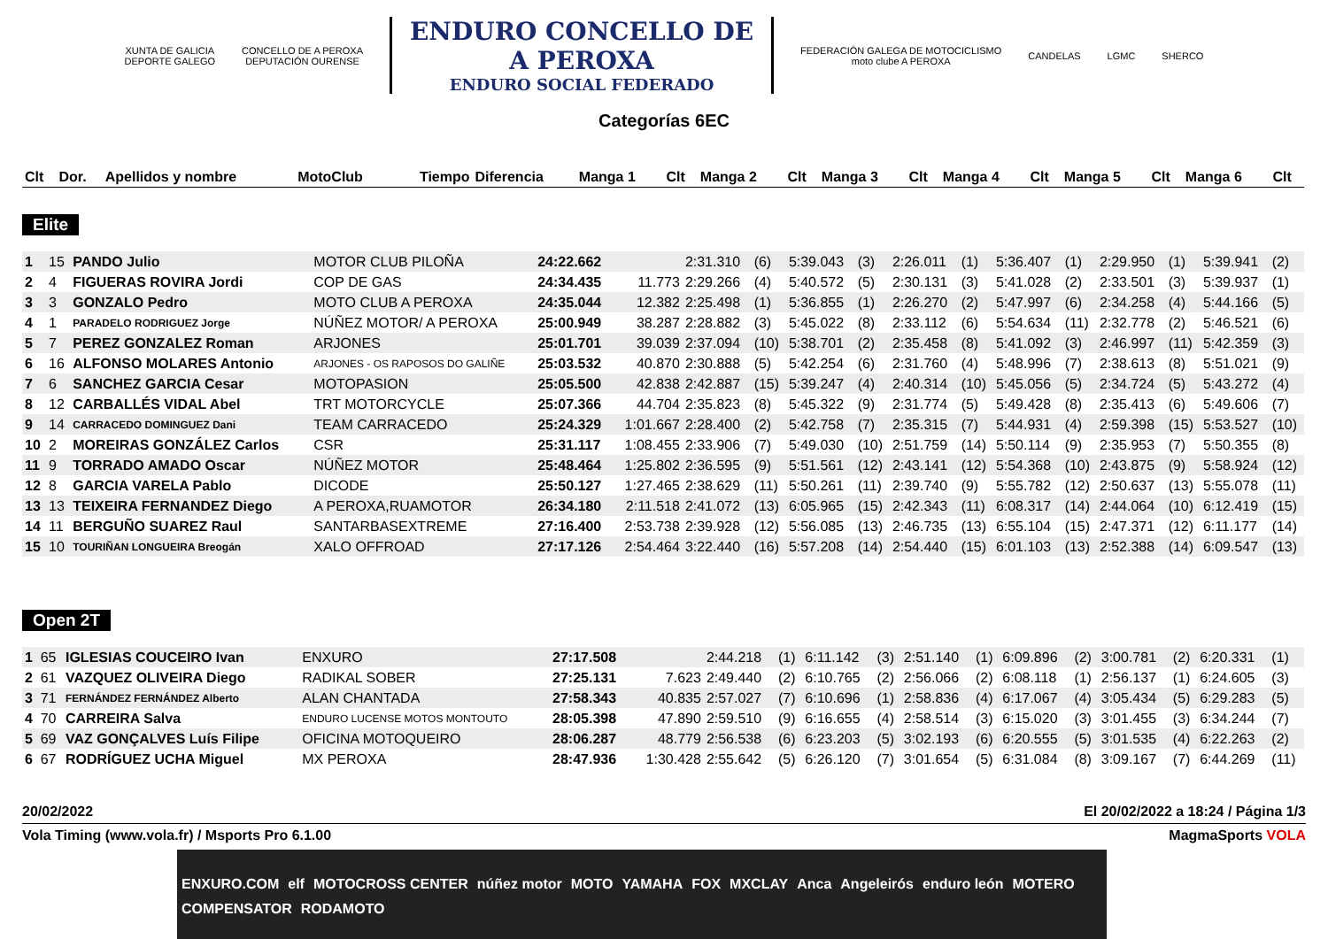XUNTA DE GALICIA
DEPORTE GALEGO
CONCELLO DE A PEROXA
DEPUTACIÓN OURENSE
ENDURO CONCELLO DE
A PEROXA
ENDURO SOCIAL FEDERADO
FEDERACIÓN GALEGA DE MOTOCICLISMO
moto clube A PEROXA
CANDELAS LGMC SHERCO
Categorías 6EC
| Clt | Dor. | Apellidos y nombre | MotoClub | Tiempo | Diferencia | Manga 1 | Clt | Manga 2 | Clt | Manga 3 | Clt | Manga 4 | Clt | Manga 5 | Clt | Manga 6 | Clt |
| --- | --- | --- | --- | --- | --- | --- | --- | --- | --- | --- | --- | --- | --- | --- | --- | --- | --- |
Elite
| 1 | 15 | PANDO Julio | MOTOR CLUB PILOÑA | 24:22.662 | | 2:31.310 | (6) | 5:39.043 | (3) | 2:26.011 | (1) | 5:36.407 | (1) | 2:29.950 | (1) | 5:39.941 | (2) |
| 2 | 4 | FIGUERAS ROVIRA Jordi | COP DE GAS | 24:34.435 | 11.773 | 2:29.266 | (4) | 5:40.572 | (5) | 2:30.131 | (3) | 5:41.028 | (2) | 2:33.501 | (3) | 5:39.937 | (1) |
| 3 | 3 | GONZALO Pedro | MOTO CLUB A PEROXA | 24:35.044 | 12.382 | 2:25.498 | (1) | 5:36.855 | (1) | 2:26.270 | (2) | 5:47.997 | (6) | 2:34.258 | (4) | 5:44.166 | (5) |
| 4 | 1 | PARADELO RODRIGUEZ Jorge | NÚÑEZ MOTOR/ A PEROXA | 25:00.949 | 38.287 | 2:28.882 | (3) | 5:45.022 | (8) | 2:33.112 | (6) | 5:54.634 | (11) | 2:32.778 | (2) | 5:46.521 | (6) |
| 5 | 7 | PEREZ GONZALEZ Roman | ARJONES | 25:01.701 | 39.039 | 2:37.094 | (10) | 5:38.701 | (2) | 2:35.458 | (8) | 5:41.092 | (3) | 2:46.997 | (11) | 5:42.359 | (3) |
| 6 | 16 | ALFONSO MOLARES Antonio | ARJONES - OS RAPOSOS DO GALIÑE | 25:03.532 | 40.870 | 2:30.888 | (5) | 5:42.254 | (6) | 2:31.760 | (4) | 5:48.996 | (7) | 2:38.613 | (8) | 5:51.021 | (9) |
| 7 | 6 | SANCHEZ GARCIA Cesar | MOTOPASION | 25:05.500 | 42.838 | 2:42.887 | (15) | 5:39.247 | (4) | 2:40.314 | (10) | 5:45.056 | (5) | 2:34.724 | (5) | 5:43.272 | (4) |
| 8 | 12 | CARBALLÉS VIDAL Abel | TRT MOTORCYCLE | 25:07.366 | 44.704 | 2:35.823 | (8) | 5:45.322 | (9) | 2:31.774 | (5) | 5:49.428 | (8) | 2:35.413 | (6) | 5:49.606 | (7) |
| 9 | 14 | CARRACEDO DOMINGUEZ Dani | TEAM CARRACEDO | 25:24.329 | 1:01.667 | 2:28.400 | (2) | 5:42.758 | (7) | 2:35.315 | (7) | 5:44.931 | (4) | 2:59.398 | (15) | 5:53.527 | (10) |
| 10 | 2 | MOREIRAS GONZÁLEZ Carlos | CSR | 25:31.117 | 1:08.455 | 2:33.906 | (7) | 5:49.030 | (10) | 2:51.759 | (14) | 5:50.114 | (9) | 2:35.953 | (7) | 5:50.355 | (8) |
| 11 | 9 | TORRADO AMADO Oscar | NÚÑEZ MOTOR | 25:48.464 | 1:25.802 | 2:36.595 | (9) | 5:51.561 | (12) | 2:43.141 | (12) | 5:54.368 | (10) | 2:43.875 | (9) | 5:58.924 | (12) |
| 12 | 8 | GARCIA VARELA Pablo | DICODE | 25:50.127 | 1:27.465 | 2:38.629 | (11) | 5:50.261 | (11) | 2:39.740 | (9) | 5:55.782 | (12) | 2:50.637 | (13) | 5:55.078 | (11) |
| 13 | 13 | TEIXEIRA FERNANDEZ Diego | A PEROXA,RUAMOTOR | 26:34.180 | 2:11.518 | 2:41.072 | (13) | 6:05.965 | (15) | 2:42.343 | (11) | 6:08.317 | (14) | 2:44.064 | (10) | 6:12.419 | (15) |
| 14 | 11 | BERGUÑO SUAREZ Raul | SANTARBASEXTREME | 27:16.400 | 2:53.738 | 2:39.928 | (12) | 5:56.085 | (13) | 2:46.735 | (13) | 6:55.104 | (15) | 2:47.371 | (12) | 6:11.177 | (14) |
| 15 | 10 | TOURIÑAN LONGUEIRA Breogán | XALO OFFROAD | 27:17.126 | 2:54.464 | 3:22.440 | (16) | 5:57.208 | (14) | 2:54.440 | (15) | 6:01.103 | (13) | 2:52.388 | (14) | 6:09.547 | (13) |
Open 2T
| 1 | 65 | IGLESIAS COUCEIRO Ivan | ENXURO | 27:17.508 | | 2:44.218 | (1) | 6:11.142 | (3) | 2:51.140 | (1) | 6:09.896 | (2) | 3:00.781 | (2) | 6:20.331 | (1) |
| 2 | 61 | VAZQUEZ OLIVEIRA Diego | RADIKAL SOBER | 27:25.131 | 7.623 | 2:49.440 | (2) | 6:10.765 | (2) | 2:56.066 | (2) | 6:08.118 | (1) | 2:56.137 | (1) | 6:24.605 | (3) |
| 3 | 71 | FERNÁNDEZ FERNÁNDEZ Alberto | ALAN CHANTADA | 27:58.343 | 40.835 | 2:57.027 | (7) | 6:10.696 | (1) | 2:58.836 | (4) | 6:17.067 | (4) | 3:05.434 | (5) | 6:29.283 | (5) |
| 4 | 70 | CARREIRA Salva | ENDURO LUCENSE MOTOS MONTOUTO | 28:05.398 | 47.890 | 2:59.510 | (9) | 6:16.655 | (4) | 2:58.514 | (3) | 6:15.020 | (3) | 3:01.455 | (3) | 6:34.244 | (7) |
| 5 | 69 | VAZ GONÇALVES Luís Filipe | OFICINA MOTOQUEIRO | 28:06.287 | 48.779 | 2:56.538 | (6) | 6:23.203 | (5) | 3:02.193 | (6) | 6:20.555 | (5) | 3:01.535 | (4) | 6:22.263 | (2) |
| 6 | 67 | RODRÍGUEZ UCHA Miguel | MX PEROXA | 28:47.936 | 1:30.428 | 2:55.642 | (5) | 6:26.120 | (7) | 3:01.654 | (5) | 6:31.084 | (8) | 3:09.167 | (7) | 6:44.269 | (11) |
20/02/2022 El 20/02/2022 a 18:24 / Página 1/3
Vola Timing (www.vola.fr) / Msports Pro 6.1.00 MagmaSports VOLA
ENXURO.COM elf MOTOCROSS CENTER núñez motor MOTO YAMAHA FOX MXCLAY Anca Angeleirós enduro león MOTERO COMPENSATOR RODAMOTO